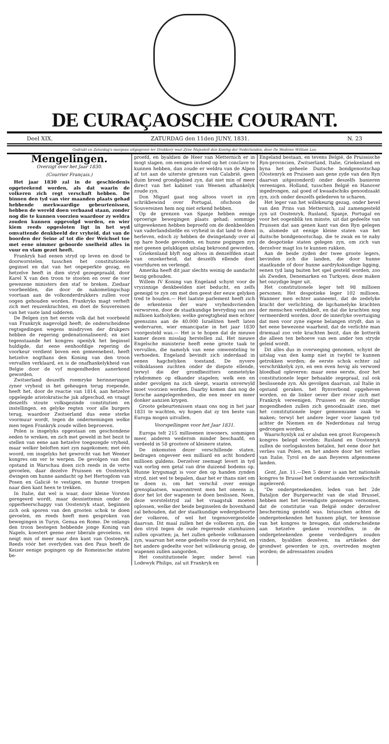DE CURAÇAOSCHE COURANT.
Deel XIX. ZATURDAG den 11den JUNY, 1831. N. 23
Gedrukt en Zaturdag's morgens uitgegeven ter Drukkery voor Zyne Majesteit den Koning der Nederlanden, door De Weduwe William Lee.
Mengelingen.
Overzigt over het Jaar 1830.
(Courrier Français.)
Het jaar 1830 zal in de geschiedenis opgeteekend worden, als dat waarin de volkeren zich regt verschaft hebben. De binnen den tyd van vier maanden plaats gehad hebbende merkwaardige gebeurtenissen, hebben de wereld doen verbaasd staan, zonder nog die te kunnen voorzien waardoor zy weldra zouden kunnen opgevolgd worden, en wier kiem reeds opgesloten ligt in het wyd omvattende denkbeeld der vryheid, dat van de boorden der Seine af tot die der Weichsel toe met eene nimmer geboorde snelheid alles in vuur en vlam gezet heeft.
Frankryk had eenen stryd op leven en dood te doorworstelen, tusschen het constitutionele geginsel en dat van het onpeperkte gezag, en hetzelve heeft in dien stryd gezegepraald, door Karel X van den troon te stooten en over de vier gewezene ministers den staf te breken. Ziedaar voorbeelden, die door de nakomelingschap voortaan aan de volkonderdrukkers zullen voor oogen gehouden worden. Frankryks magt verheft zich met reuzenkrachten, en doet de Souvereinen van het vaste land sidderen.
De Belgen zyn het eerste volk dat het voorbeeld van Frankryk nagevolgd heeft; de onderscheidene regtsgedingen wegens misdryven der drukpers hebben de regering gedenationaliseerd; en niet tegenstaande het kongres openlyk het beginsel huldigde, dat eene eenhoofdige regering de voorkeur verdient boven een gemeenebest, heeft hetzelve nogthans den Koning van den troon vervallen verklaard, en is de onafhankelykheid van Belgie door de vyf mogendheden aanerkend geworden.
Zwitserland deszelfs roemryke herinneringen zyner vryheid in het geheugen terug roepende, heeft het, door de reactie van 1814, aan hetzelve opgelegde aristokratische juk afgeschud, en vraagt deszelfs stoute volksgezinde constitutien en instellingen, en gelyke regten voor alle burgers terug, waardoor Zwitserland dus eene sterke voormuur wordt, tegen de ondernemingen welke men tegen Frankryk zoude willen beproeven.
Polen is insgelyks opgestaan om geschondene eeden te wreken, en zich met geweld in het bezit te stellen van eene aan hetzelve toegezegde vryheid, maar welker beloften niet zyn nagekomen; met één woord, om insgelyks het gewrocht van het Weener kongres om ver te werpen. De gevolgen van den opstand in Warschau doen zich reeds in de verte gevoelen, daar dezelve Pruissen en Oostenryk dwingen om hunne aandacht op het Hertogdom van Posen en Galicië te vestigen, en hunne troepen naar dien kant heen te trekken.
In Italie, dat wel is waar, door kleine Vorsten geregeerd wordt, maar desniettemin onder de opperheerschappy van Oostenryk staat, beginnen zich ook sporen van den grooten schok te doen gevoelen, en reeds heeft men gesproken van bewegingen in Turyn, Genua en Rome. De onlangs den troon bestegen hebbende jonge Koning van Napels, koestert geene zeer liberale gevoelens, en neigt min of meer naar den kant van Oostenryk. Reeds vóór het overlyden van den Paus heeft de Keizer eenige pogingen op de Romeinsche staten be-
proefd, en byaldien de Heer van Metternich er in mogt slagen, om eenigen invloed op het conclave te kunnen hebben, dan zoude er weldra van de Alpen af tot aan de uiterste grenzen van Calabrië, geen duim breed grondgebied zyn, dat niet min of meer direct van het kabinet van Weenen afhankelyk zoude zyn.
Don Miguel gaat nog altoos voort in zyn schrikbewind over Portugal, ofschoon de Souvereinen hem nog niet erkend hebben.
Op de grenzen van Spanje hebben eenige oproerige bewegingen plaats gehad; sommige uitgewekenen hebben beproefd om de denkbeelden van vaderlandsliefde en vryheid in dat land te doen herleven, edoch zy hebben de dwingelandy over al op hare hoede gevonden, en hunne pogingen zyn met geenen gelukkigen uitslag bekroond geworden.
Griekenland blyft nog altoos in denzelfden staat van onzekerheid, dat deszelfs ellende doet voortduren en verlengd.
Amerika heeft dit jaar slechts weinig de aandacht bezig gehouden.
Willem IV Koning van Engeland schynt voor de vryzinnige denkbeelden niet beducht, en zelfs geneigd te zyn om met den geest der eeuw gelyken tred te houden.— Het laatste parlement heeft zich de erkentenis der ware vryheidsvrienden verworven, door de staatkundige bevryding van zes millioen katholyken; welke geregtigheid men echter geenszins aan de 40.000 Israëliten heeft laten wedervaren, wier emancipatie in het jaar 1830 voorgesteld was.— Het is te hopen dat de nieuwe kamer dezen misslag herstellen zal. Het nieuwe Engelsche ministerie heeft eene groote taak te vervullen, die namelyk van eene omwenteling te verhoeden. Engeland bevindt zich inderdaad in eenen hagchelyken toestand. De nyvere volksklassen zuchten onder de diepste ellende, terwyl die der grondbezitters onmetelyke rykdommen op elkander stapelen; welk een en ander gevolgen na zich sleept, waarin onverwyld moet voorzien worden. Daarby komen dan nog de Iersche aangelegenheden, die een meer en meer donker aanzien krygen.
Groote gebeurtenissen staan ons nog in het jaar 1831 te wachten, wy hopen dat zy ten beste van Europa mogen uitvallen.
Voorspellingen voor het Jaar 1831.
Europa telt 215 millioenen inwoners, sommigen meer, anderen wederom minder beschaafd, en verdeeld in 58 grootere of kleinere staten.
De inkomsten dezer verschillende staten, bedragen ongeveer een milliard en acht honderd millioen guldens. Derzelver zeemagt levert in tyd van oorlog een getal van drie duizend bodems op. Hunne krygsmagt is voor den op handen zynden stryd, niet wel te bepalen, daar het er thans niet om te doen is, om het verschil over eenige grensplaatsen, waaromtrent men het oneens is, door het lot der wapenen te doen beslissen. Neen, deze worstelstryd zal het vraagstuk moeten oplossen, welke der beide beginselen de bovenhand zal behouden, dat der staatkundige wedergeboorte der volkeren, of wel het tegenovergestelde daarvan. Dit maal zullen het de volkeren zyn, die den stryd tegen de oude regerende stamhuizen zullen opvatten; ja, het zullen geheele volkmassen zyn, waarvan het eene gedeelte voor de vryheid, en het andere gedeelte voor het willekeurig gezag, de wapenen zullen aangorden.
Het constitutionele leger, onder bevel van Lodewyk Philips, zal uit Frankryk en
Engeland bestaan, en tevens België, de Pruissische Ryn-provincien, Zwitserland, Italie, Griekenland en byna het geheele Duitsche bondgenootschap (Oostenryk en Pruissen aan gene zyde van den Ryn daarvan uitgezonderd) onder deszelfs banieren vereenigen. Holland, tusschen België en Hanover ingedrongen, zal goed of kwaadschiks genoodzaakt zyn, zich onder deszelfs gelederen te scharen.
Het leger van het willekeurig gezag, onder bevel van den Prins van Metternich, zal zamengesteld zyn uit Oostenryk, Rusland, Spanje, Portugal en voor het oogenblik ten minste, uit dat gedeelte van Pruissen dat aan genen kant van den Ryn gelegen is, alsmede uit eenige kleine staten van het duitsche bondgenootschap, die te zwak en te naby de despotieke staten gelegen zyn, om zich van derzelver magt los te kunnen rukken.
Aan de beide zyden der twee groote legers, bevinden zich die landen, die door hunne staatkunde of door hunne aardrykskundige ligging, eenen tyd lang buiten het spel gesteld worden, zoo als Zweden, Denemarken en Turkyen; deze maken het onzydige leger uit.
Het constitutionele leger telt 98 millioen personen; Het despotieke leger 102 millioen. Wanneer men echter aanneemt, dat de zedelyke kracht der verlichting, de ligchamelyke krachten der menschen verdubbelt, en dat die krachten nog vermeerderd worden, door de innerlyke overtuiging dat men voor zyne eigene belangen strydt, dan is het eene bewezene waarheid, dat de verlichte man driemaal zoo vele krachten bezit, dan de botterik die alleen ten behoeve van een ander ten stryde geleid wordt.
Dit alles dus in overweging genomen, schynt de uitslag van den kamp niet in twyfel te kunnen getrokken worden; de eerste schok echter zal verschrikkelyk zyn, en een even hevig als verwoed bloedbad opleveren: maar eene eerste, door het constitutionele leger behaalde zegepraal, zal ook beslissende zyn. Als gevolgen daarvan, zal Italie in opstand geraken, het Rynverbond opgeheven worden, en de linker oever dier rivier zich met Frankryk vereenigen. Pruissen en de onzydige mogendheden zullen zich genoodzaakt zien, met het constitutionele leger gemeenzame zaak te maken; terwyl het andere leger voor langen tyd achter de Niemen en de Nederdonau zal terug gedrongen worden.
Waarschynlyk zal er alsdan een groot Europeesch kongres belegd worden; Rusland en Oostenryk zullen de oorlogskosten betalen, het eene door het verlies van Polen, en het andere door het verlies van Italie, Tyrol en de aan Beyeren afgenomene landen.
Gent, Jan. 11.—Den 5 dezer is aan het nationale kongres te Brussel het onderstaande verzoekschrift ingeleverd:
"De ondergeteekenden, leden van het 2de Bataljon der Burgerwacht van de stad Brussel, hebben met het levendigste genoegen vernomen, dat de constitutie van België onder derzelver bescherming gesteld was. Intusschen achten de ondergeteekenden het hunnen pligt, ter kennisse van het kongres te breugen, dat onderscheidene aan hetzelve gedane voorstellen, in de ondergeteekenden geene verdedigers zouden vinden, byaldien dezelven, na artikelen der grondwet geworden te zyn, overtreden mogten worden; de adressanten zouden